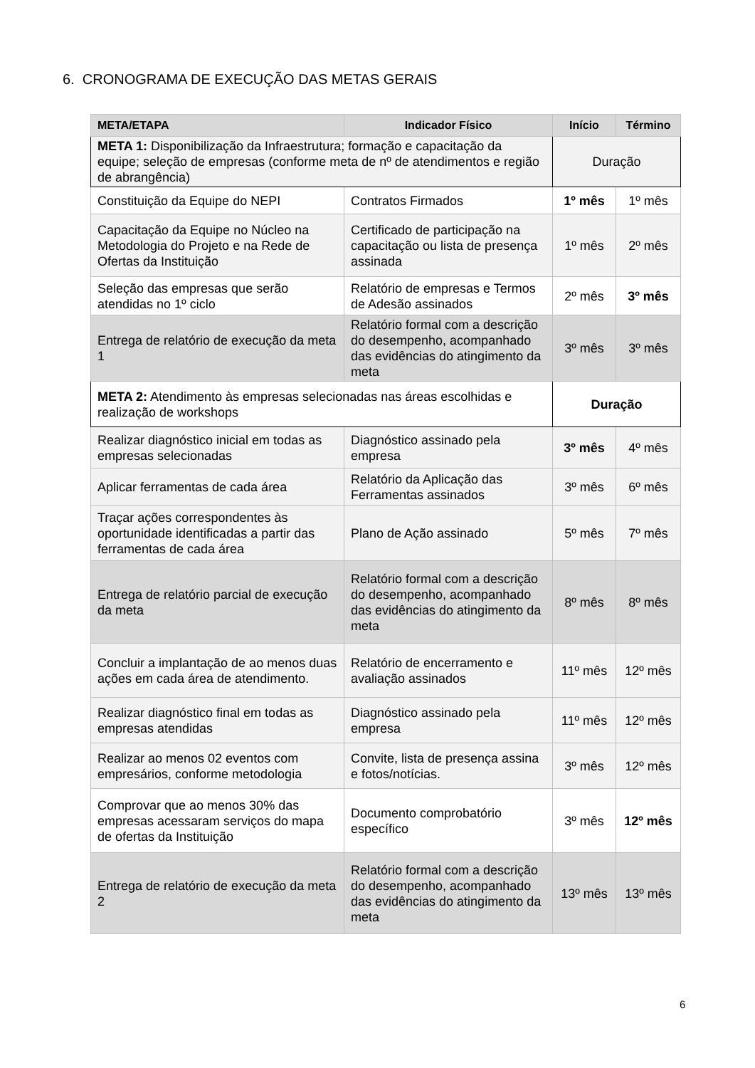6. CRONOGRAMA DE EXECUÇÃO DAS METAS GERAIS
| META/ETAPA | Indicador Físico | Início | Término |
| --- | --- | --- | --- |
| META 1: Disponibilização da Infraestrutura; formação e capacitação da equipe; seleção de empresas (conforme meta de nº de atendimentos e região de abrangência) | | Duração | |
| Constituição da Equipe do NEPI | Contratos Firmados | 1º mês | 1º mês |
| Capacitação da Equipe no Núcleo na Metodologia do Projeto e na Rede de Ofertas da Instituição | Certificado de participação na capacitação ou lista de presença assinada | 1º mês | 2º mês |
| Seleção das empresas que serão atendidas no 1º ciclo | Relatório de empresas e Termos de Adesão assinados | 2º mês | 3º mês |
| Entrega de relatório de execução da meta 1 | Relatório formal com a descrição do desempenho, acompanhado das evidências do atingimento da meta | 3º mês | 3º mês |
| META 2: Atendimento às empresas selecionadas nas áreas escolhidas e realização de workshops | | Duração | |
| Realizar diagnóstico inicial em todas as empresas selecionadas | Diagnóstico assinado pela empresa | 3º mês | 4º mês |
| Aplicar ferramentas de cada área | Relatório da Aplicação das Ferramentas assinados | 3º mês | 6º mês |
| Traçar ações correspondentes às oportunidade identificadas a partir das ferramentas de cada área | Plano de Ação assinado | 5º mês | 7º mês |
| Entrega de relatório parcial de execução da meta | Relatório formal com a descrição do desempenho, acompanhado das evidências do atingimento da meta | 8º mês | 8º mês |
| Concluir a implantação de ao menos duas ações em cada área de atendimento. | Relatório de encerramento e avaliação assinados | 11º mês | 12º mês |
| Realizar diagnóstico final em todas as empresas atendidas | Diagnóstico assinado pela empresa | 11º mês | 12º mês |
| Realizar ao menos 02 eventos com empresários, conforme metodologia | Convite, lista de presença assina e fotos/notícias. | 3º mês | 12º mês |
| Comprovar que ao menos 30% das empresas acessaram serviços do mapa de ofertas da Instituição | Documento comprobatório específico | 3º mês | 12º mês |
| Entrega de relatório de execução da meta 2 | Relatório formal com a descrição do desempenho, acompanhado das evidências do atingimento da meta | 13º mês | 13º mês |
6